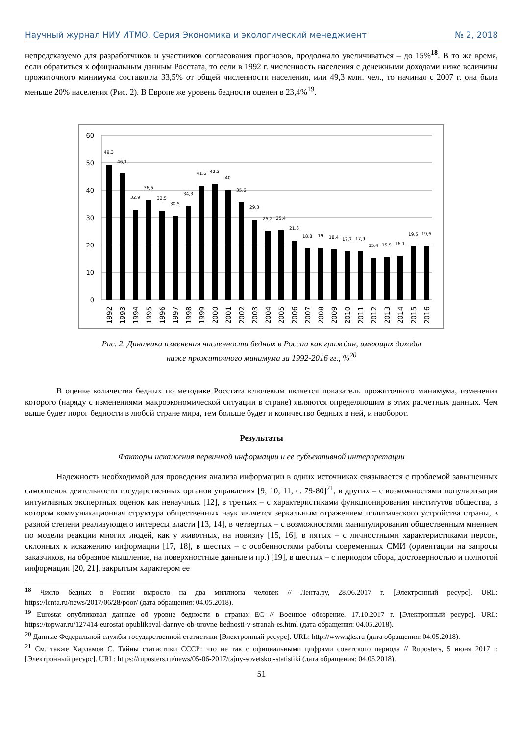Научный журнал НИУ ИТМО. Серия Экономика и экологический менеджмент № 2, 2018
непредсказуемо для разработчиков и участников согласования прогнозов, продолжало увеличиваться – до 15%<sup>18</sup>. В то же время, если обратиться к официальным данным Росстата, то если в 1992 г. численность населения с денежными доходами ниже величины прожиточного минимума составляла 33,5% от общей численности населения, или 49,3 млн. чел., то начиная с 2007 г. она была меньше 20% населения (Рис. 2). В Европе же уровень бедности оценен в 23,4%<sup>19</sup>.
60
50
40
30
20
10
0
49,3
46,1
32,9
36,5
32,5
30,5
34,3
41,6
42,3
40
35,6
29,3
25,2
25,4
21,6
18,8
19
18,4
17,7
17,9
15,4
15,5
16,1
19,5
19,6
1992
1993
1994
1995
1996
1997
1998
1999
2000
2001
2002
2003
2004
2005
2006
2007
2008
2009
2010
2011
2012
2013
2014
2015
2016
Рис. 2. Динамика изменения численности бедных в России как граждан, имеющих доходы
ниже прожиточного минимума за 1992-2016 гг., %<sup>20</sup>
В оценке количества бедных по методике Росстата ключевым является показатель прожиточного минимума, изменения которого (наряду с изменениями макроэкономической ситуации в стране) являются определяющим в этих расчетных данных. Чем выше будет порог бедности в любой стране мира, тем больше будет и количество бедных в ней, и наоборот.
Результаты
Факторы искажения первичной информации и ее субъективной интерпретации
Надежность необходимой для проведения анализа информации в одних источниках связывается с проблемой завышенных самооценок деятельности государственных органов управления [9; 10; 11, с. 79-80]<sup>21</sup>, в других – с возможностями популяризации интуитивных экспертных оценок как ненаучных [12], в третьих – с характеристиками функционирования институтов общества, в котором коммуникационная структура общественных наук является зеркальным отражением политического устройства страны, в разной степени реализующего интересы власти [13, 14], в четвертых – с возможностями манипулирования общественным мнением по модели реакции многих людей, как у животных, на новизну [15, 16], в пятых – с личностными характеристиками персон, склонных к искажению информации [17, 18], в шестых – с особенностями работы современных СМИ (ориентации на запросы заказчиков, на образное мышление, на поверхностные данные и пр.) [19], в шестых – с периодом сбора, достоверностью и полнотой информации [20, 21], закрытым характером ее
<sup>18</sup> Число бедных в России выросло на два миллиона человек // Лента.ру, 28.06.2017 г. [Электронный ресурс]. URL: https://lenta.ru/news/2017/06/28/poor/ (дата обращения: 04.05.2018).
<sup>19</sup> Eurostat опубликовал данные об уровне бедности в странах ЕС // Военное обозрение. 17.10.2017 г. [Электронный ресурс]. URL: https://topwar.ru/127414-eurostat-opublikoval-dannye-ob-urovne-bednosti-v-stranah-es.html (дата обращения: 04.05.2018).
<sup>20</sup> Данные Федеральной службы государственной статистики [Электронный ресурс]. URL: http://www.gks.ru (дата обращения: 04.05.2018).
<sup>21</sup> См. также Харламов С. Тайны статистики СССР: что не так с официальными цифрами советского периода // Ruposters, 5 июня 2017 г. [Электронный ресурс]. URL: https://ruposters.ru/news/05-06-2017/tajny-sovetskoj-statistiki (дата обращения: 04.05.2018).
51